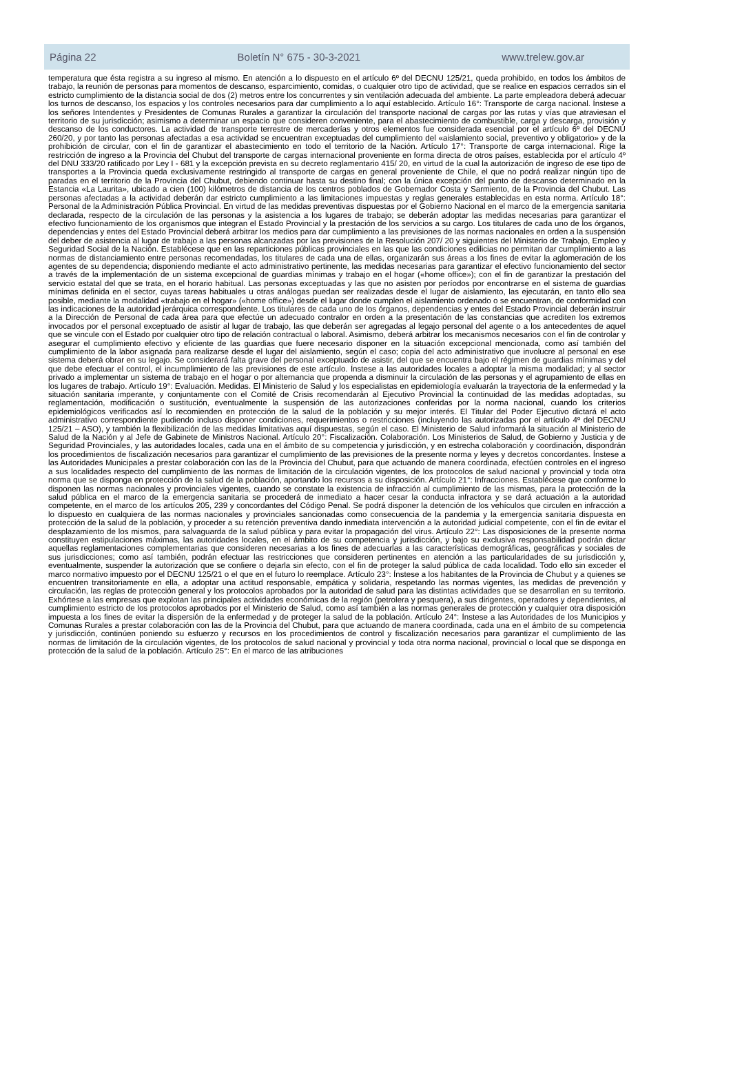Página 22 Boletín N° 675 - 30-3-2021 www.trelew.gov.ar
temperatura que ésta registra a su ingreso al mismo. En atención a lo dispuesto en el artículo 6º del DECNU 125/21, queda prohibido, en todos los ámbitos de trabajo, la reunión de personas para momentos de descanso, esparcimiento, comidas, o cualquier otro tipo de actividad, que se realice en espacios cerrados sin el estricto cumplimiento de la distancia social de dos (2) metros entre los concurrentes y sin ventilación adecuada del ambiente. La parte empleadora deberá adecuar los turnos de descanso, los espacios y los controles necesarios para dar cumplimiento a lo aquí establecido. Artículo 16°: Transporte de carga nacional. Ínstese a los señores Intendentes y Presidentes de Comunas Rurales a garantizar la circulación del transporte nacional de cargas por las rutas y vías que atraviesan el territorio de su jurisdicción; asimismo a determinar un espacio que consideren conveniente, para el abastecimiento de combustible, carga y descarga, provisión y descanso de los conductores. La actividad de transporte terrestre de mercaderías y otros elementos fue considerada esencial por el artículo 6º del DECNU 260/20, y por tanto las personas afectadas a esa actividad se encuentran exceptuadas del cumplimiento del «aislamiento social, preventivo y obligatorio» y de la prohibición de circular, con el fin de garantizar el abastecimiento en todo el territorio de la Nación. Artículo 17°: Transporte de carga internacional. Rige la restricción de ingreso a la Provincia del Chubut del transporte de cargas internacional proveniente en forma directa de otros países, establecida por el artículo 4º del DNU 333/20 ratificado por Ley I - 681 y la excepción prevista en su decreto reglamentario 415/ 20, en virtud de la cual la autorización de ingreso de ese tipo de transportes a la Provincia queda exclusivamente restringido al transporte de cargas en general proveniente de Chile, el que no podrá realizar ningún tipo de paradas en el territorio de la Provincia del Chubut, debiendo continuar hasta su destino final; con la única excepción del punto de descanso determinado en la Estancia «La Laurita», ubicado a cien (100) kilómetros de distancia de los centros poblados de Gobernador Costa y Sarmiento, de la Provincia del Chubut. Las personas afectadas a la actividad deberán dar estricto cumplimiento a las limitaciones impuestas y reglas generales establecidas en esta norma. Artículo 18°: Personal de la Administración Pública Provincial. En virtud de las medidas preventivas dispuestas por el Gobierno Nacional en el marco de la emergencia sanitaria declarada, respecto de la circulación de las personas y la asistencia a los lugares de trabajo; se deberán adoptar las medidas necesarias para garantizar el efectivo funcionamiento de los organismos que integran el Estado Provincial y la prestación de los servicios a su cargo. Los titulares de cada uno de los órganos, dependencias y entes del Estado Provincial deberá arbitrar los medios para dar cumplimiento a las previsiones de las normas nacionales en orden a la suspensión del deber de asistencia al lugar de trabajo a las personas alcanzadas por las previsiones de la Resolución 207/ 20 y siguientes del Ministerio de Trabajo, Empleo y Seguridad Social de la Nación. Establécese que en las reparticiones públicas provinciales en las que las condiciones edilicias no permitan dar cumplimiento a las normas de distanciamiento entre personas recomendadas, los titulares de cada una de ellas, organizarán sus áreas a los fines de evitar la aglomeración de los agentes de su dependencia; disponiendo mediante el acto administrativo pertinente, las medidas necesarias para garantizar el efectivo funcionamiento del sector a través de la implementación de un sistema excepcional de guardias mínimas y trabajo en el hogar («home office»); con el fin de garantizar la prestación del servicio estatal del que se trata, en el horario habitual. Las personas exceptuadas y las que no asisten por períodos por encontrarse en el sistema de guardias mínimas definida en el sector, cuyas tareas habituales u otras análogas puedan ser realizadas desde el lugar de aislamiento, las ejecutarán, en tanto ello sea posible, mediante la modalidad «trabajo en el hogar» («home office») desde el lugar donde cumplen el aislamiento ordenado o se encuentran, de conformidad con las indicaciones de la autoridad jerárquica correspondiente. Los titulares de cada uno de los órganos, dependencias y entes del Estado Provincial deberán instruir a la Dirección de Personal de cada área para que efectúe un adecuado contralor en orden a la presentación de las constancias que acrediten los extremos invocados por el personal exceptuado de asistir al lugar de trabajo, las que deberán ser agregadas al legajo personal del agente o a los antecedentes de aquel que se vincule con el Estado por cualquier otro tipo de relación contractual o laboral. Asimismo, deberá arbitrar los mecanismos necesarios con el fin de controlar y asegurar el cumplimiento efectivo y eficiente de las guardias que fuere necesario disponer en la situación excepcional mencionada, como así también del cumplimiento de la labor asignada para realizarse desde el lugar del aislamiento, según el caso; copia del acto administrativo que involucre al personal en ese sistema deberá obrar en su legajo. Se considerará falta grave del personal exceptuado de asistir, del que se encuentra bajo el régimen de guardias mínimas y del que debe efectuar el control, el incumplimiento de las previsiones de este artículo. Ínstese a las autoridades locales a adoptar la misma modalidad; y al sector privado a implementar un sistema de trabajo en el hogar o por alternancia que propenda a disminuir la circulación de las personas y el agrupamiento de ellas en los lugares de trabajo. Artículo 19°: Evaluación. Medidas. El Ministerio de Salud y los especialistas en epidemiología evaluarán la trayectoria de la enfermedad y la situación sanitaria imperante, y conjuntamente con el Comité de Crisis recomendarán al Ejecutivo Provincial la continuidad de las medidas adoptadas, su reglamentación, modificación o sustitución, eventualmente la suspensión de las autorizaciones conferidas por la norma nacional, cuando los criterios epidemiológicos verificados así lo recomienden en protección de la salud de la población y su mejor interés. El Titular del Poder Ejecutivo dictará el acto administrativo correspondiente pudiendo incluso disponer condiciones, requerimientos o restricciones (incluyendo las autorizadas por el artículo 4º del DECNU 125/21 – ASO), y también la flexibilización de las medidas limitativas aquí dispuestas, según el caso. El Ministerio de Salud informará la situación al Ministerio de Salud de la Nación y al Jefe de Gabinete de Ministros Nacional. Artículo 20°: Fiscalización. Colaboración. Los Ministerios de Salud, de Gobierno y Justicia y de Seguridad Provinciales, y las autoridades locales, cada una en el ámbito de su competencia y jurisdicción, y en estrecha colaboración y coordinación, dispondrán los procedimientos de fiscalización necesarios para garantizar el cumplimiento de las previsiones de la presente norma y leyes y decretos concordantes. Ínstese a las Autoridades Municipales a prestar colaboración con las de la Provincia del Chubut, para que actuando de manera coordinada, efectúen controles en el ingreso a sus localidades respecto del cumplimiento de las normas de limitación de la circulación vigentes, de los protocolos de salud nacional y provincial y toda otra norma que se disponga en protección de la salud de la población, aportando los recursos a su disposición. Artículo 21°: Infracciones. Establécese que conforme lo disponen las normas nacionales y provinciales vigentes, cuando se constate la existencia de infracción al cumplimiento de las mismas, para la protección de la salud pública en el marco de la emergencia sanitaria se procederá de inmediato a hacer cesar la conducta infractora y se dará actuación a la autoridad competente, en el marco de los artículos 205, 239 y concordantes del Código Penal. Se podrá disponer la detención de los vehículos que circulen en infracción a lo dispuesto en cualquiera de las normas nacionales y provinciales sancionadas como consecuencia de la pandemia y la emergencia sanitaria dispuesta en protección de la salud de la población, y proceder a su retención preventiva dando inmediata intervención a la autoridad judicial competente, con el fin de evitar el desplazamiento de los mismos, para salvaguarda de la salud pública y para evitar la propagación del virus. Artículo 22°: Las disposiciones de la presente norma constituyen estipulaciones máximas, las autoridades locales, en el ámbito de su competencia y jurisdicción, y bajo su exclusiva responsabilidad podrán dictar aquellas reglamentaciones complementarias que consideren necesarias a los fines de adecuarlas a las características demográficas, geográficas y sociales de sus jurisdicciones; como así también, podrán efectuar las restricciones que consideren pertinentes en atención a las particularidades de su jurisdicción y, eventualmente, suspender la autorización que se confiere o dejarla sin efecto, con el fin de proteger la salud pública de cada localidad. Todo ello sin exceder el marco normativo impuesto por el DECNU 125/21 o el que en el futuro lo reemplace. Artículo 23°: Ínstese a los habitantes de la Provincia de Chubut y a quienes se encuentren transitoriamente en ella, a adoptar una actitud responsable, empática y solidaria, respetando las normas vigentes, las medidas de prevención y circulación, las reglas de protección general y los protocolos aprobados por la autoridad de salud para las distintas actividades que se desarrollan en su territorio. Exhórtese a las empresas que explotan las principales actividades económicas de la región (petrolera y pesquera), a sus dirigentes, operadores y dependientes, al cumplimiento estricto de los protocolos aprobados por el Ministerio de Salud, como así también a las normas generales de protección y cualquier otra disposición impuesta a los fines de evitar la dispersión de la enfermedad y de proteger la salud de la población. Artículo 24°: Ínstese a las Autoridades de los Municipios y Comunas Rurales a prestar colaboración con las de la Provincia del Chubut, para que actuando de manera coordinada, cada una en el ámbito de su competencia y jurisdicción, continúen poniendo su esfuerzo y recursos en los procedimientos de control y fiscalización necesarios para garantizar el cumplimiento de las normas de limitación de la circulación vigentes, de los protocolos de salud nacional y provincial y toda otra norma nacional, provincial o local que se disponga en protección de la salud de la población. Artículo 25°: En el marco de las atribuciones